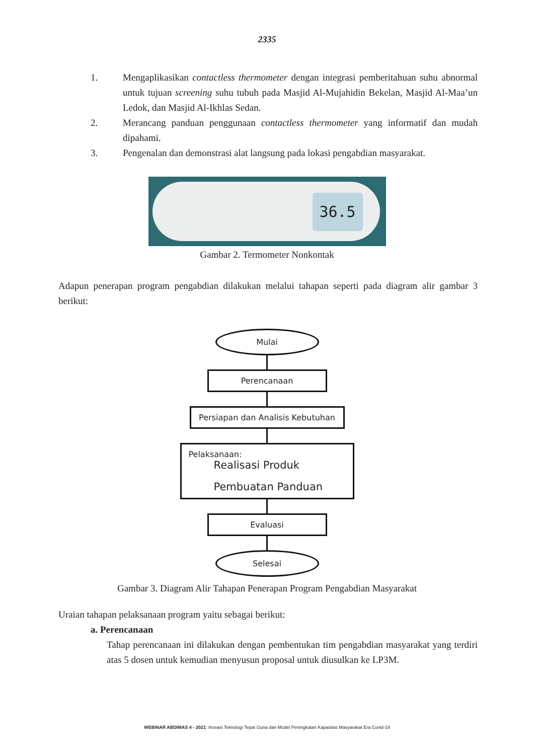2335
1. Mengaplikasikan contactless thermometer dengan integrasi pemberitahuan suhu abnormal untuk tujuan screening suhu tubuh pada Masjid Al-Mujahidin Bekelan, Masjid Al-Maa’un Ledok, dan Masjid Al-Ikhlas Sedan.
2. Merancang panduan penggunaan contactless thermometer yang informatif dan mudah dipahami.
3. Pengenalan dan demonstrasi alat langsung pada lokasi pengabdian masyarakat.
36.5
Gambar 2. Termometer Nonkontak
Adapun penerapan program pengabdian dilakukan melalui tahapan seperti pada diagram alir gambar 3 berikut:
Mulai
Perencanaan
Persiapan dan Analisis Kebutuhan
Pelaksanaan:
Realisasi Produk
Pembuatan Panduan
Evaluasi
Selesai
Gambar 3. Diagram Alir Tahapan Penerapan Program Pengabdian Masyarakat
Uraian tahapan pelaksanaan program yaitu sebagai berikut:
a. Perencanaan
Tahap perencanaan ini dilakukan dengan pembentukan tim pengabdian masyarakat yang terdiri atas 5 dosen untuk kemudian menyusun proposal untuk diusulkan ke LP3M.
WEBINAR ABDIMAS 4 - 2021: Inovasi Teknologi Tepat Guna dan Model Peningkatan Kapasitas Masyarakat Era Covid-19